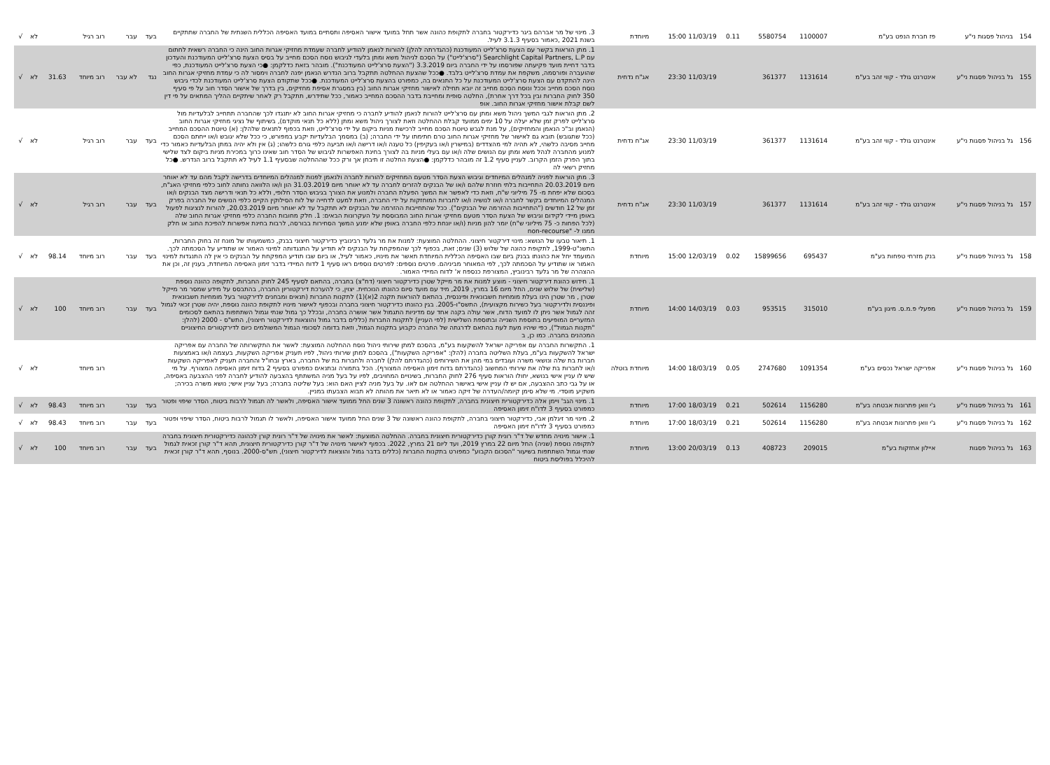| 154 | בניהול פסגות ני"ע | פז חברת הנפט בע"מ | 1100007 | 5580754 | 0.11 | 11/03/19 15:00 | מיוחדת | 3. מינוי של מר אברהם ביגר כדירקטור בחברה לתקופת כהונה אשר תחל במועד אישור האסיפה ותסתיים במועד האסיפה הכללית השנתית של החברה שתתקיים בשנת 2021 ,כאמור בסעיף 3.1.3 לעיל. | בעד | עבר | רוב רגיל | | לא | √ |
| 155 | גל בניהול פסגות ני"ע | אינטרנט גולד - קווי זהב בע"מ | 1131614 | 361377 | | 11/03/19 23:30 | אג"ח נדחית | 1. מתן הוראות בקשר עם הצעת סרצ'לייט המעודכנת (כהגדרתה להלן) להורות לנאמן להודיע לחברה שעמדת מחזיקי אגרות החוב הינה כי החברה רשאית לחתום עם Searchlight Capital Partners, L.P ("סרצ'לייט") על הסכם לניהול משא ומתן בלעדי לגיבוש נוסח הסכם מחייב על בסיס הצעת סרצ'לייט המעודכנת והעדכון בדבר דחיית מועד פקיעתה שפורסמו על ידי החברה ביום 3.3.2019 ("הצעת סרצ'לייט המעודכנת"). מובהר בזאת כדלקמן: ●כי הצעת סרצ'לייט המעודכנת, כפי שהועברה ופורסמה, משקפת את עמדת סרצ'לייט בלבד. ●ככל שהצעת ההחלטה תתקבל ברוב הנדרש הנאמן יפנה לחברה וימסור לה כי עמדת מחזיקי אגרות החוב הינה להתקדם עם הצעת סרצ'לייט המעודכנת על כל התנאים בה, כמפורט בהצעת סרצ'לייט המעודכנת. ●ככל שתקודם הצעת סרצ'לייט המעודכנת לכדי גיבוש נוסח הסכם מחייב וככל ונוסח הסכם מחייב זה יובא תחילה לאישור מחזיקי אגרות החוב (בין במסגרת אסיפת מחזיקים, בין בדרך של אישור הסדר חוב על פי סעיף 350 לחוק החברות ובין בכל דרך אחרת), החלטה סופית ומחייבת בדבר ההסכם המחייב כאמור, ככל שתידרש, תתקבל רק לאחר שיתקיים ההליך המתאים על פי דין לשם קבלת אישור מחזיקי אגרות החוב. אופ | נגד | לא עבר | רוב מיוחד | 31.63 | לא | √ |
| 156 | גל בניהול פסגות ני"ע | אינטרנט גולד - קווי זהב בע"מ | 1131614 | 361377 | | 11/03/19 23:30 | אג"ח נדחית | 2. מתן הוראות לגבי המשך ניהול משא ומתן עם סרצ'לייט להורות לנאמן להודיע לחברה כי מחזיקי אגרות החוב לא יתנגדו לכך שהחברה תתחייב לבלעדיות מול סרצ'לייט לפרק זמן שלא יעלה על 10 ימים ממועד קבלת ההחלטה וזאת לצורך ניהול משא ומתן (ללא כל תנאי מוקדם), בשיתוף של נציגי מחזיקי אגרות החוב (הנאמן וב"כ הנאמן והמחזיקים), על מנת לגבש טיוטת הסכם מחייב לרכישת מניות ביקום על ידי סרצ'לייט, וזאת בכפוף לתנאים שלהלן: (א) טיוטת ההסכם המחייב (ככל שתגובש) תובא גם לאישור של מחזיקי אגרות החוב טרם חתימתו על ידי החברה; (ב) במסמך הבלעדיות יקבע במפורש, כי ככל שלא יגובש ו/או ייחתם הסכם מחייב מסיבה כלשהי, לא תהיה למי מהצדדים (במישרין ו/או בעקיפין) כל טענה ו/או דרישה ו/או תביעה כלפי גורם כלשהו; (ג) אין ולא יהיה במתן הבלעדיות כאמור כדי למנוע מהחברה לנהל משא ומתן עם הנושים שלה ו/או עם בעלי מניות בה לצורך בחינת האפשרות לגיבוש של הסדר חוב שאינו כרוך במכירת מניות ביקום לצד שלישי בתוך הפרק הזמן הקרוב. לעניין סעיף 1.2 זה מובהר כדלקמן: ●הצעת החלטה זו תיבחן אך ורק ככל שההחלטה שבסעיף 1.1 לעיל לא תתקבל ברוב הנדרש. ●כל מחזיק רשאי לה | בעד | עבר | רוב רגיל | | לא | √ |
| 157 | גל בניהול פסגות ני"ע | אינטרנט גולד - קווי זהב בע"מ | 1131614 | 361377 | | 11/03/19 23:30 | אג"ח נדחית | 3. מתן הוראות לפניה למנהלים המיוחדים וגיבוש הצעת הסדר מטעם המחזיקים להורות לחברה ולנאמן לפנות למנהלים המיוחדים בדרישה לקבל מהם עד לא יאוחר מיום 20.03.2019 התחייבות בלתי חוזרת שלהם ו/או של הבנקים להזרים לחברה עד לא יאוחר מיום 31.03.2019 הון ו/או הלוואה נחותה לחוב כלפי מחזיקי האג"ח, בסכום שלא יפחת מ- 75 מיליוני ש"ח, וזאת כדי לאפשר את המשך הפעלת החברה ולמנוע את הצורך בגיבוש הסדר חלופי, וללא כל תנאי ודרישה מצד הבנקים ו/או המנהלים המיוחדים בקשר לחברה ו/או לנושיה ו/או לחברות המוחזקות על ידי החברה, וזאת למעט לדחייה של לוח הסילוקין הקיים כלפי הנושים של החברה בפרק זמן של 12 חודשים ("התחייבות ההזרמה של הבנקים"). ככל שהתחייבות ההזרמה של הבנקים לא תתקבל עד לא יאוחר מיום 20.03.2019, להורות לנציגות לפעול באופן מיידי לקידום וגיבוש של הצעת הסדר מטעם מחזיקי אגרות החוב המבוססת על העקרונות הבאים: 1. חלק מחובות החברה כלפי מחזיקי אגרות החוב שלה (לכל הפחות כ- 75 מיליוני ש"ח) יומר להון מניות (ו/או יונחת כלפי החברה באופן שלא ימנע המשך הסחירות בבורסה, לרבות בחינת אפשרות להפיכת החוב או חלק ממנו ל- "non-recourse | בעד | עבר | רוב רגיל | | לא | √ |
| 158 | גל בניהול פסגות ני"ע | בנק מזרחי טפחות בע"מ | 695437 | 15899656 | 0.02 | 12/03/19 15:00 | מיוחדת | 1. תיאור טבעו של הנושא: מינוי דירקטור חיצוני. ההחלטה המוצעת: למנות את מר גלעד רבינוביץ כדירקטור חיצוני בבנק, כמשמעותו של מונח זה בחוק החברות, התשנ"ט-1999, לתקופת כהונה של שלוש (3) שנים; זאת, בכפוף לכך שהמפקחת על הבנקים לא תודיע על התנגדותה למינוי האמור או שתודיע על הסכמתה לכך. המועמד יחל את כהונתו בבנק ביום שבו האסיפה הכללית המיוחדת תאשר את מינויו, כאמור לעיל, או ביום שבו תודיע המפקחת על הבנקים כי אין לה התנגדות למינוי האמור או שתודיע על הסכמתה לכך, לפי המאוחר מביניהם. פרטים נוספים: לפרטים נוספים ראו סעיף 1 לדוח המיידי בדבר זימון האסיפה המיוחדת, בענין זה, וכן את ההצהרה של מר גלעד רבינוביץ, המצורפת כנספח א' לדוח המיידי האמור. | בעד | עבר | רוב מיוחד | 98.14 | לא | √ |
| 159 | גל בניהול פסגות ני"ע | מפעלי פ.מ.ס. מיגון בע"מ | 315010 | 953515 | 0.03 | 14/03/19 14:00 | מיוחדת | 1. חידוש כהונת דירקטור חיצוני - מוצע למנות את מר מייקל שטרן כדירקטור חיצוני (דח"צ) בחברה, בהתאם לסעיף 245 לחוק החברות, לתקופה כהונה נוספת (שלישית) של שלוש שנים, החל מיום 16 במרץ, 2019, מיד עם מועד סיום כהונתו הנוכחית. יצוין, כי להערכת דירקטוריון החברה, בהתבסס על מידע שמסר מר מייקל שטרן , מר שטרן הינו בעלת מומחיות חשבונאית ופיננסית, בהתאם להוראות תקנה 2(א)(1) לתקנות החברות (תנאים ומבחנים לדירקטור בעל מומחיות חשבונאית ופיננסית ולדירקטור בעל כשירות מקצועית), התשס"ו-2005. בגין כהונתו כדירקטור חיצוני בחברה ובכפוף לאישור מינויו לתקופת כהונה נוספת, יהיה שטרן זכאי לגמול זהה לגמול אשר ניתן לו למועד הדוח, אשר עולה בקנה אחד עם מדיניות התגמול אשר אושרה בחברה, ובכלל כך גמול שנתי וגמול השתתפות בהתאם לסכומים המזעריים המופיעים בתוספת השנייה ובתוספת השלישית (לפי העניין) לתקנות החברות (כללים בדבר גמול והוצאות לדירקטור חיצוני), התש"ס - 2000 (להלן: "תקנות הגמול"), כפי שיהיו מעת לעת בהתאם לדרגתה של החברה כקבוע בתקנות הגמול, וזאת בדומה לסכומי הגמול המשולמים כיום לדירקטורים החיצוניים המכהנים בחברה. כמו כן, ב | בעד | עבר | רוב מיוחד | 100 | לא | √ |
| 160 | גל בניהול פסגות ני"ע | אפריקה ישראל נכסים בע"מ | 1091354 | 2747680 | 0.05 | 18/03/19 14:00 | מיוחדת בוטלה | 1. התקשרות החברה עם אפריקה ישראל להשקעות בע"מ, בהסכם למתן שירותי ניהול נוסח ההחלטה המוצעת: לאשר את התקשרותה של החברה עם אפריקה ישראל להשקעות בע"מ, בעלת השליטה בחברה (להלן: "אפריקה השקעות"), בהסכם למתן שירותי ניהול, לפיו תעניק אפריקה השקעות, בעצמה ו/או באמצעות חברות בת שלה ונושאי משרה ועובדים במי מהן את השירותים (כהגדרתם להלן) לחברה ולחברות בת של החברה, בארץ ובחו"ל והחברה תעניק לאפריקה השקעות ו/או לחברות בת שלה את שירותי המחשוב (כהגדרתם בדוח זימון האסיפה המצורף). הכל בתמורה ובתנאים כמפורט בסעיף 2 בדוח זימון האסיפה המצורף. על מי שיש לו עניין אישי בנושא, יחולו הוראות סעיף 276 לחוק החברות, בשינויים המחויבים, לפיו על בעל מניה המשתתף בהצבעה להודיע לחברה לפני ההצבעה באסיפה, או על גבי כתב ההצבעה, אם יש לו עניין אישי באישור ההחלטה אם לאו. על בעל מניה לציין האם הוא: בעל שליטה בחברה; בעל עניין אישי; נושא משרה בכירה; משקיע מוסדי. מי שלא סימן קיומה/העדרה של זיקה כאמור או לא תיאר את מהותה לא תבוא הצבעתו במניין. | | | רוב מיוחד | | לא | √ |
| 161 | גל בניהול פסגות ני"ע | ג'י וואן פתרונות אבטחה בע"מ | 1156280 | 502614 | 0.21 | 18/03/19 17:00 | מיוחדת | 1. מינוי הגב' ויימן אלה כדירקטורית חיצונית בחברה, לתקופת כהונה ראשונה 3 שנים החל ממועד אישור האסיפה, ולאשר לה תגמול לרבות ביטוח, הסדר שיפוי ופטור כמפורט בסעיף 3 לדו"ח זימון האסיפה | בעד | עבר | רוב מיוחד | 98.43 | לא | √ |
| 162 | גל בניהול פסגות ני"ע | ג'י וואן פתרונות אבטחה בע"מ | 1156280 | 502614 | 0.21 | 18/03/19 17:00 | מיוחדת | 2. מינוי מר זיגלמן אבי, כדירקטור חיצוני בחברה, לתקופת כהונה ראשונה של 3 שנים החל ממועד אישור האסיפה, ולאשר לו תגמול לרבות ביטוח, הסדר שיפוי ופטור כמפורט בסעיף 3 לדו"ח זימון האסיפה | בעד | עבר | רוב מיוחד | 98.43 | לא | √ |
| 163 | גל בניהול פסגות | איילון אחזקות בע"מ | 209015 | 408723 | 0.13 | 20/03/19 13:00 | מיוחדת | 1. אישור מינויה מחדש של ד"ר רונית קורן כדירקטורית חיצונית בחברה. ההחלטה המוצעת: לאשר את מינויה של ד"ר רונית קורן לכהונה כדירקטורית חיצונית בחברה לתקופה נוספת (שניה) החל מיום 22 במרץ 2019, ועד ליום 21 במרץ, 2022. בכפוף לאישור מינויה של ד"ר קורן כדירקטורית חיצונית, תהא ד"ר קורן זכאית לגמול שנתי וגמול השתתפות בשיעור "הסכום הקבוע" כמפורט בתקנות החברות (כללים בדבר גמול והוצאות לדירקטור חיצוני), תש"ס-2000. בנוסף, תהא ד"ר קורן זכאית להיכלל בפוליסת ביטוח | בעד | עבר | רוב מיוחד | 100 | לא | √ |